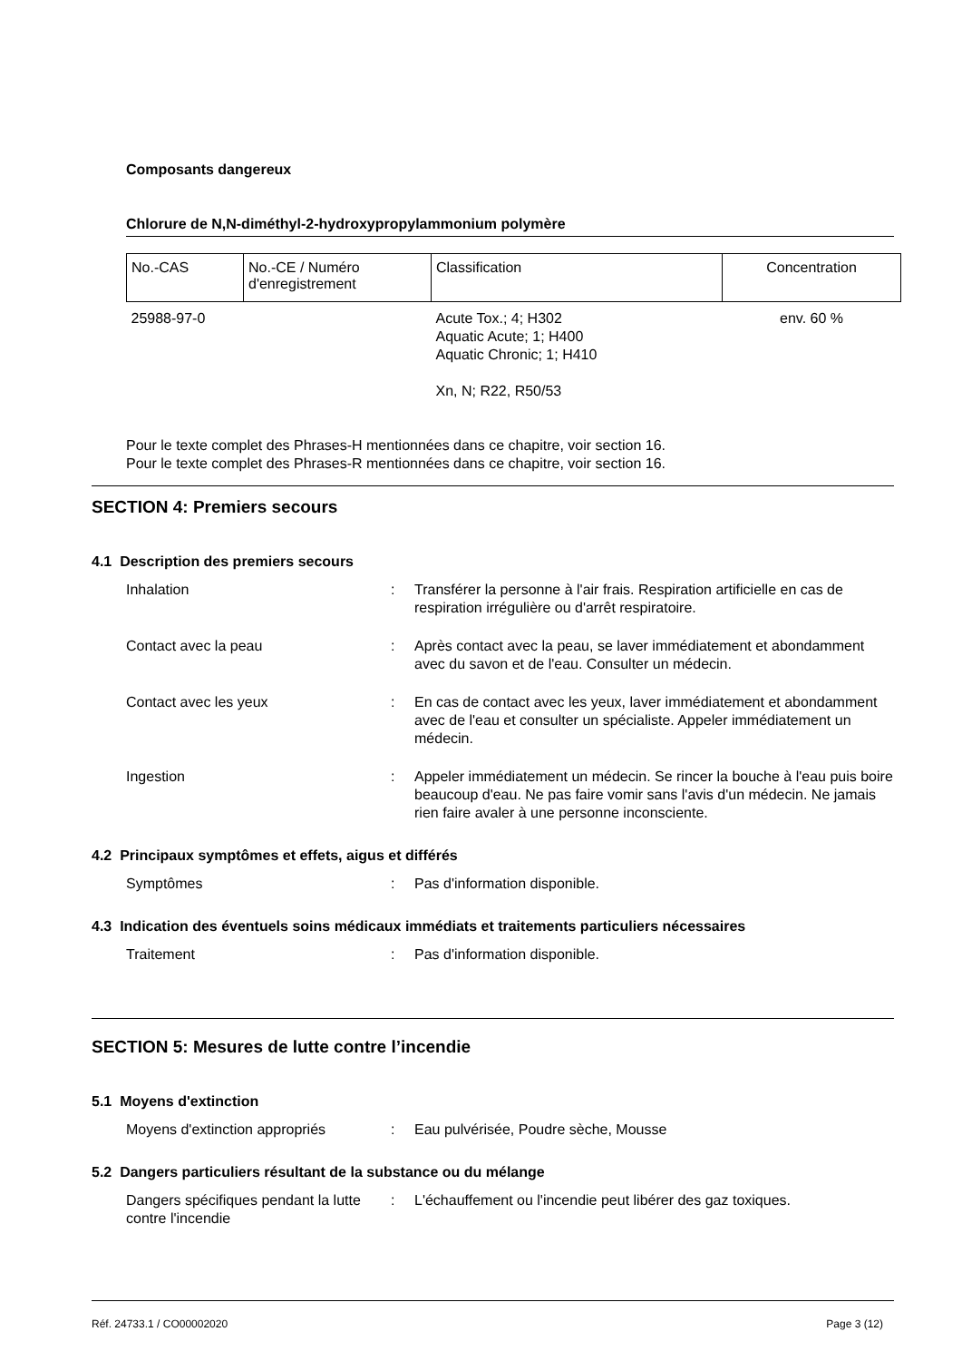Composants dangereux
Chlorure de N,N-diméthyl-2-hydroxypropylammonium polymère
| No.-CAS | No.-CE / Numéro d'enregistrement | Classification | Concentration |
| --- | --- | --- | --- |
| 25988-97-0 | | Acute Tox.; 4; H302 Aquatic Acute; 1; H400 Aquatic Chronic; 1; H410 Xn, N; R22, R50/53 | env. 60 % |
Pour le texte complet des Phrases-H mentionnées dans ce chapitre, voir section 16.
Pour le texte complet des Phrases-R mentionnées dans ce chapitre, voir section 16.
SECTION 4: Premiers secours
4.1 Description des premiers secours
Inhalation : Transférer la personne à l'air frais. Respiration artificielle en cas de respiration irrégulière ou d'arrêt respiratoire.
Contact avec la peau : Après contact avec la peau, se laver immédiatement et abondamment avec du savon et de l'eau. Consulter un médecin.
Contact avec les yeux : En cas de contact avec les yeux, laver immédiatement et abondamment avec de l'eau et consulter un spécialiste. Appeler immédiatement un médecin.
Ingestion : Appeler immédiatement un médecin. Se rincer la bouche à l'eau puis boire beaucoup d'eau. Ne pas faire vomir sans l'avis d'un médecin. Ne jamais rien faire avaler à une personne inconsciente.
4.2 Principaux symptômes et effets, aigus et différés
Symptômes : Pas d'information disponible.
4.3 Indication des éventuels soins médicaux immédiats et traitements particuliers nécessaires
Traitement : Pas d'information disponible.
SECTION 5: Mesures de lutte contre l’incendie
5.1 Moyens d'extinction
Moyens d'extinction appropriés : Eau pulvérisée, Poudre sèche, Mousse
5.2 Dangers particuliers résultant de la substance ou du mélange
Dangers spécifiques pendant la lutte contre l'incendie
: L'échauffement ou l'incendie peut libérer des gaz toxiques.
Réf. 24733.1 / CO00002020 Page 3 (12)